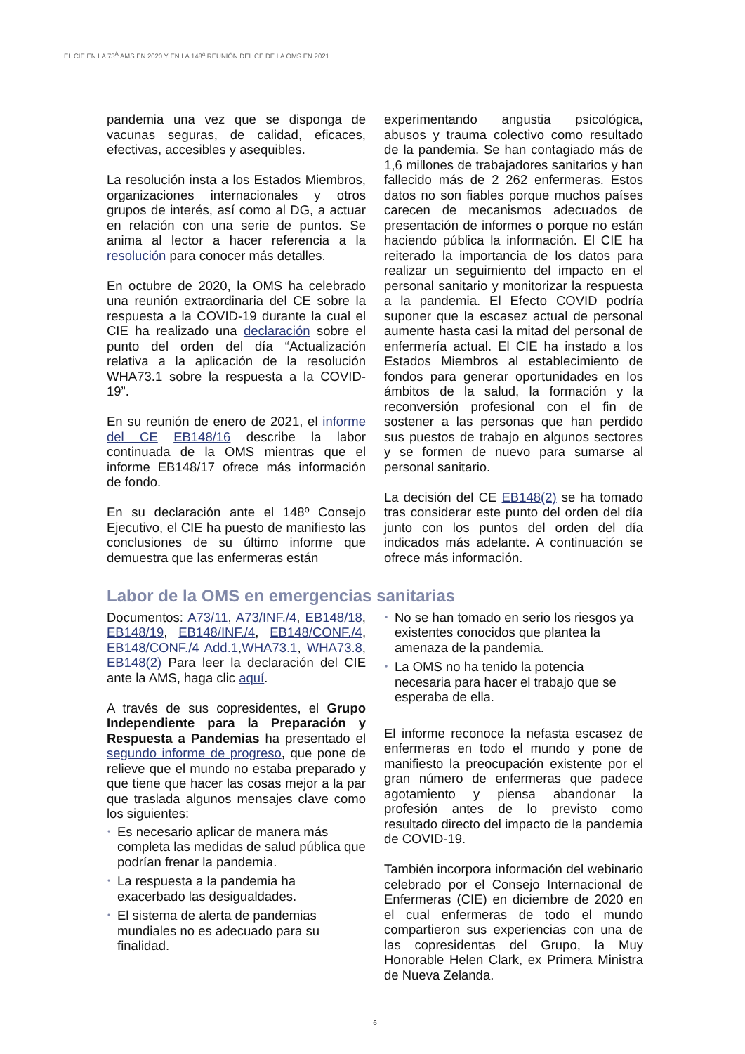EL CIE EN LA 73<sup>A</sup> AMS EN 2020 Y EN LA 148<sup>a</sup> REUNIÓN DEL CE DE LA OMS EN 2021
pandemia una vez que se disponga de vacunas seguras, de calidad, eficaces, efectivas, accesibles y asequibles.
La resolución insta a los Estados Miembros, organizaciones internacionales y otros grupos de interés, así como al DG, a actuar en relación con una serie de puntos. Se anima al lector a hacer referencia a la resolución para conocer más detalles.
En octubre de 2020, la OMS ha celebrado una reunión extraordinaria del CE sobre la respuesta a la COVID-19 durante la cual el CIE ha realizado una declaración sobre el punto del orden del día “Actualización relativa a la aplicación de la resolución WHA73.1 sobre la respuesta a la COVID-19”.
En su reunión de enero de 2021, el informe del CE EB148/16 describe la labor continuada de la OMS mientras que el informe EB148/17 ofrece más información de fondo.
En su declaración ante el 148º Consejo Ejecutivo, el CIE ha puesto de manifiesto las conclusiones de su último informe que demuestra que las enfermeras están
experimentando angustia psicológica, abusos y trauma colectivo como resultado de la pandemia. Se han contagiado más de 1,6 millones de trabajadores sanitarios y han fallecido más de 2 262 enfermeras. Estos datos no son fiables porque muchos países carecen de mecanismos adecuados de presentación de informes o porque no están haciendo pública la información. El CIE ha reiterado la importancia de los datos para realizar un seguimiento del impacto en el personal sanitario y monitorizar la respuesta a la pandemia. El Efecto COVID podría suponer que la escasez actual de personal aumente hasta casi la mitad del personal de enfermería actual. El CIE ha instado a los Estados Miembros al establecimiento de fondos para generar oportunidades en los ámbitos de la salud, la formación y la reconversión profesional con el fin de sostener a las personas que han perdido sus puestos de trabajo en algunos sectores y se formen de nuevo para sumarse al personal sanitario.
La decisión del CE EB148(2) se ha tomado tras considerar este punto del orden del día junto con los puntos del orden del día indicados más adelante. A continuación se ofrece más información.
Labor de la OMS en emergencias sanitarias
Documentos: A73/11, A73/INF./4, EB148/18, EB148/19, EB148/INF./4, EB148/CONF./4, EB148/CONF./4 Add.1,WHA73.1, WHA73.8, EB148(2) Para leer la declaración del CIE ante la AMS, haga clic aquí.
A través de sus copresidentes, el Grupo Independiente para la Preparación y Respuesta a Pandemias ha presentado el segundo informe de progreso, que pone de relieve que el mundo no estaba preparado y que tiene que hacer las cosas mejor a la par que traslada algunos mensajes clave como los siguientes:
• Es necesario aplicar de manera más completa las medidas de salud pública que podrían frenar la pandemia.
• La respuesta a la pandemia ha exacerbado las desigualdades.
• El sistema de alerta de pandemias mundiales no es adecuado para su finalidad.
• No se han tomado en serio los riesgos ya existentes conocidos que plantea la amenaza de la pandemia.
• La OMS no ha tenido la potencia necesaria para hacer el trabajo que se esperaba de ella.
El informe reconoce la nefasta escasez de enfermeras en todo el mundo y pone de manifiesto la preocupación existente por el gran número de enfermeras que padece agotamiento y piensa abandonar la profesión antes de lo previsto como resultado directo del impacto de la pandemia de COVID-19.
También incorpora información del webinario celebrado por el Consejo Internacional de Enfermeras (CIE) en diciembre de 2020 en el cual enfermeras de todo el mundo compartieron sus experiencias con una de las copresidentas del Grupo, la Muy Honorable Helen Clark, ex Primera Ministra de Nueva Zelanda.
6